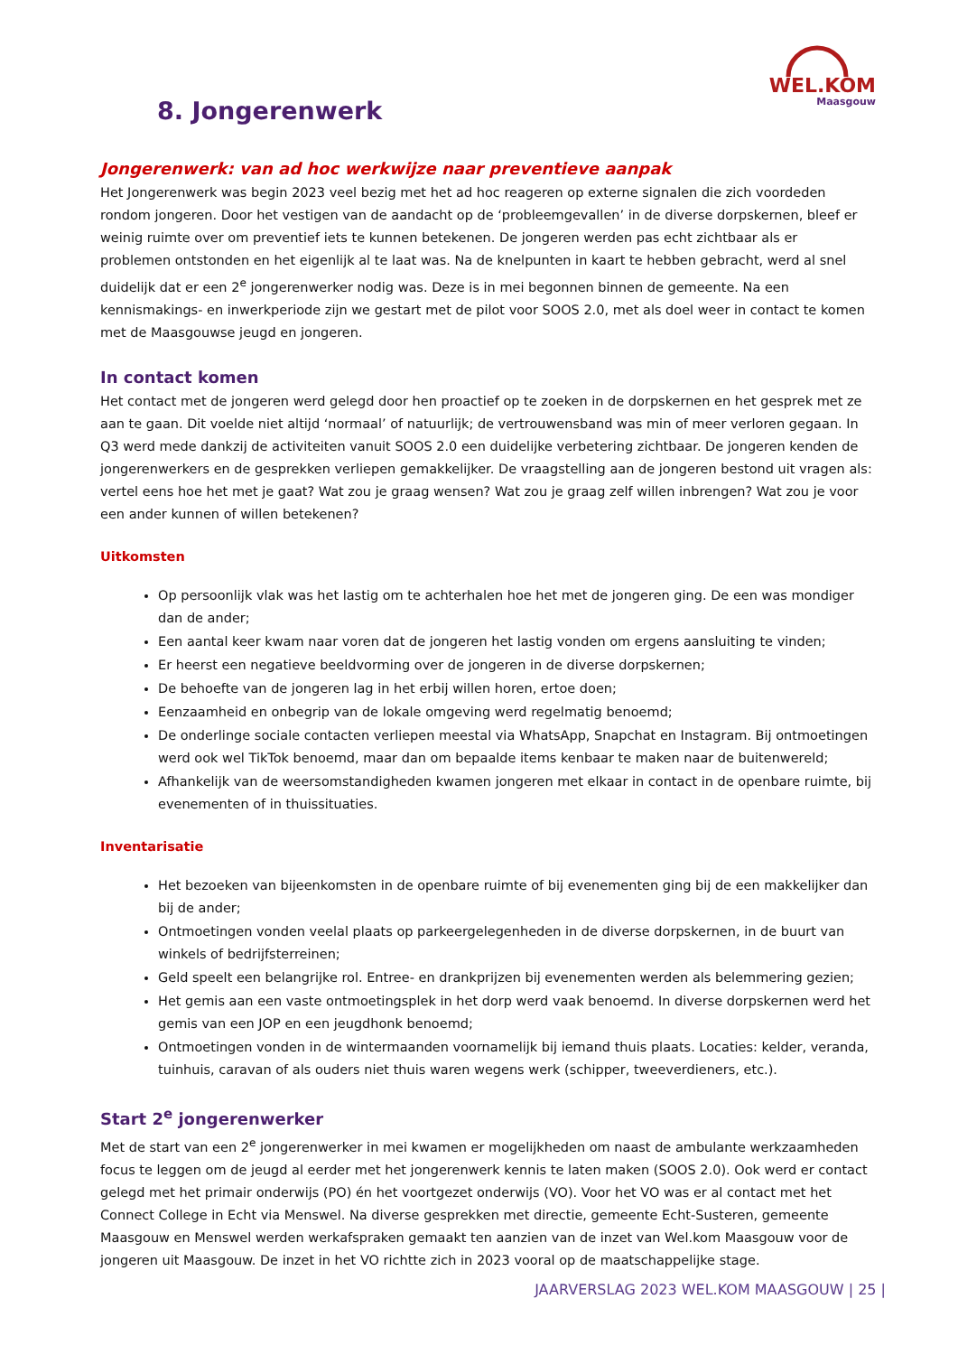WEL.KOM
Maasgouw
8. Jongerenwerk
Jongerenwerk: van ad hoc werkwijze naar preventieve aanpak
Het Jongerenwerk was begin 2023 veel bezig met het ad hoc reageren op externe signalen die zich voordeden rondom jongeren. Door het vestigen van de aandacht op de ‘probleemgevallen’ in de diverse dorpskernen, bleef er weinig ruimte over om preventief iets te kunnen betekenen. De jongeren werden pas echt zichtbaar als er problemen ontstonden en het eigenlijk al te laat was. Na de knelpunten in kaart te hebben gebracht, werd al snel duidelijk dat er een 2<sup>e</sup> jongerenwerker nodig was. Deze is in mei begonnen binnen de gemeente. Na een kennismakings- en inwerkperiode zijn we gestart met de pilot voor SOOS 2.0, met als doel weer in contact te komen met de Maasgouwse jeugd en jongeren.
In contact komen
Het contact met de jongeren werd gelegd door hen proactief op te zoeken in de dorpskernen en het gesprek met ze aan te gaan. Dit voelde niet altijd ‘normaal’ of natuurlijk; de vertrouwensband was min of meer verloren gegaan. In Q3 werd mede dankzij de activiteiten vanuit SOOS 2.0 een duidelijke verbetering zichtbaar. De jongeren kenden de jongerenwerkers en de gesprekken verliepen gemakkelijker. De vraagstelling aan de jongeren bestond uit vragen als: vertel eens hoe het met je gaat? Wat zou je graag wensen? Wat zou je graag zelf willen inbrengen? Wat zou je voor een ander kunnen of willen betekenen?
Uitkomsten
Op persoonlijk vlak was het lastig om te achterhalen hoe het met de jongeren ging. De een was mondiger dan de ander;
Een aantal keer kwam naar voren dat de jongeren het lastig vonden om ergens aansluiting te vinden;
Er heerst een negatieve beeldvorming over de jongeren in de diverse dorpskernen;
De behoefte van de jongeren lag in het erbij willen horen, ertoe doen;
Eenzaamheid en onbegrip van de lokale omgeving werd regelmatig benoemd;
De onderlinge sociale contacten verliepen meestal via WhatsApp, Snapchat en Instagram. Bij ontmoetingen werd ook wel TikTok benoemd, maar dan om bepaalde items kenbaar te maken naar de buitenwereld;
Afhankelijk van de weersomstandigheden kwamen jongeren met elkaar in contact in de openbare ruimte, bij evenementen of in thuissituaties.
Inventarisatie
Het bezoeken van bijeenkomsten in de openbare ruimte of bij evenementen ging bij de een makkelijker dan bij de ander;
Ontmoetingen vonden veelal plaats op parkeergelegenheden in de diverse dorpskernen, in de buurt van winkels of bedrijfsterreinen;
Geld speelt een belangrijke rol. Entree- en drankprijzen bij evenementen werden als belemmering gezien;
Het gemis aan een vaste ontmoetingsplek in het dorp werd vaak benoemd. In diverse dorpskernen werd het gemis van een JOP en een jeugdhonk benoemd;
Ontmoetingen vonden in de wintermaanden voornamelijk bij iemand thuis plaats. Locaties: kelder, veranda, tuinhuis, caravan of als ouders niet thuis waren wegens werk (schipper, tweeverdieners, etc.).
Start 2<sup>e</sup> jongerenwerker
Met de start van een 2<sup>e</sup> jongerenwerker in mei kwamen er mogelijkheden om naast de ambulante werkzaamheden focus te leggen om de jeugd al eerder met het jongerenwerk kennis te laten maken (SOOS 2.0). Ook werd er contact gelegd met het primair onderwijs (PO) én het voortgezet onderwijs (VO). Voor het VO was er al contact met het Connect College in Echt via Menswel. Na diverse gesprekken met directie, gemeente Echt-Susteren, gemeente Maasgouw en Menswel werden werkafspraken gemaakt ten aanzien van de inzet van Wel.kom Maasgouw voor de jongeren uit Maasgouw. De inzet in het VO richtte zich in 2023 vooral op de maatschappelijke stage.
JAARVERSLAG 2023 WEL.KOM MAASGOUW | 25 |